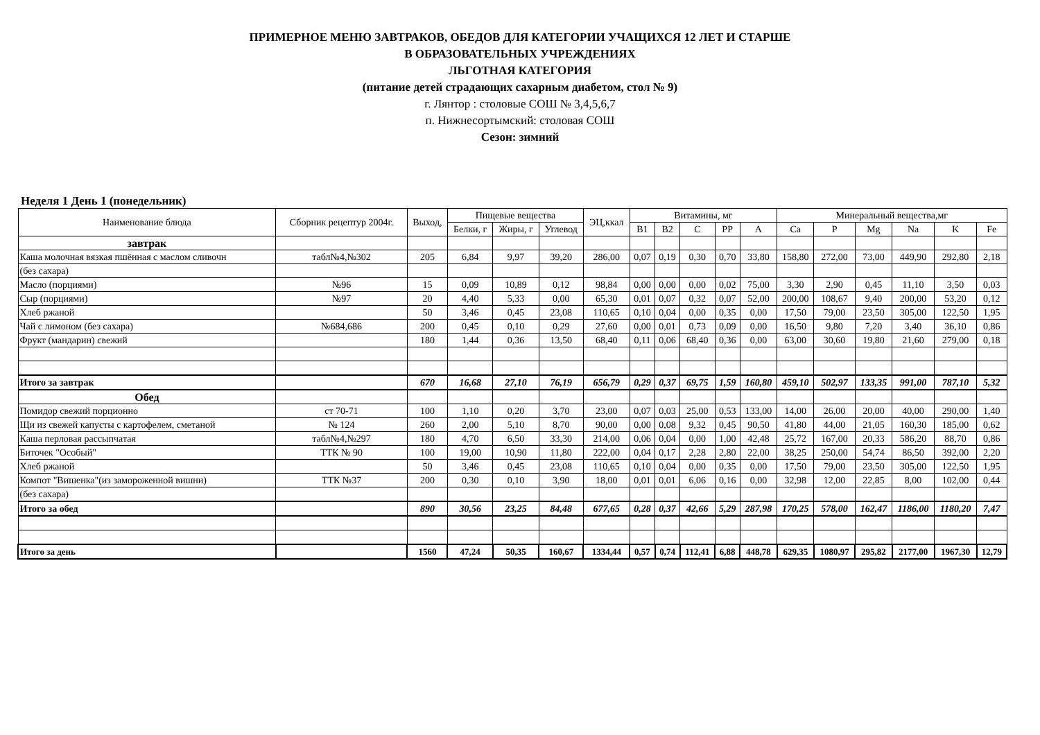ПРИМЕРНОЕ МЕНЮ ЗАВТРАКОВ, ОБЕДОВ ДЛЯ КАТЕГОРИИ УЧАЩИХСЯ 12 ЛЕТ И СТАРШЕ
В ОБРАЗОВАТЕЛЬНЫХ УЧРЕЖДЕНИЯХ
ЛЬГОТНАЯ КАТЕГОРИЯ
(питание детей страдающих сахарным диабетом, стол № 9)
г. Лянтор : столовые СОШ № 3,4,5,6,7
п. Нижнесортымский: столовая СОШ
Сезон: зимний
Неделя 1 День 1 (понедельник)
| Наименование блюда | Сборник рецептур 2004г. | Выход, | Пищевые вещества | | | ЭЦ,ккал | Витамины, мг | | | | | Минеральный вещества,мг | | | | | |
| --- | --- | --- | --- | --- | --- | --- | --- | --- | --- | --- | --- | --- | --- | --- | --- | --- | --- |
| | | | Белки, г | Жиры, г | Углевод | | B1 | B2 | C | PP | A | Ca | P | Mg | Na | K | Fe |
| завтрак | | | | | | | | | | | | | | | | | |
| Каша молочная вязкая пшённая с маслом сливочн | табл№4,№302 | 205 | 6,84 | 9,97 | 39,20 | 286,00 | 0,07 | 0,19 | 0,30 | 0,70 | 33,80 | 158,80 | 272,00 | 73,00 | 449,90 | 292,80 | 2,18 |
| (без сахара) | | | | | | | | | | | | | | | | | |
| Масло (порциями) | №96 | 15 | 0,09 | 10,89 | 0,12 | 98,84 | 0,00 | 0,00 | 0,00 | 0,02 | 75,00 | 3,30 | 2,90 | 0,45 | 11,10 | 3,50 | 0,03 |
| Сыр (порциями) | №97 | 20 | 4,40 | 5,33 | 0,00 | 65,30 | 0,01 | 0,07 | 0,32 | 0,07 | 52,00 | 200,00 | 108,67 | 9,40 | 200,00 | 53,20 | 0,12 |
| Хлеб ржаной | | 50 | 3,46 | 0,45 | 23,08 | 110,65 | 0,10 | 0,04 | 0,00 | 0,35 | 0,00 | 17,50 | 79,00 | 23,50 | 305,00 | 122,50 | 1,95 |
| Чай с лимоном (без сахара) | №684,686 | 200 | 0,45 | 0,10 | 0,29 | 27,60 | 0,00 | 0,01 | 0,73 | 0,09 | 0,00 | 16,50 | 9,80 | 7,20 | 3,40 | 36,10 | 0,86 |
| Фрукт (мандарин) свежий | | 180 | 1,44 | 0,36 | 13,50 | 68,40 | 0,11 | 0,06 | 68,40 | 0,36 | 0,00 | 63,00 | 30,60 | 19,80 | 21,60 | 279,00 | 0,18 |
| Итого за завтрак | | 670 | 16,68 | 27,10 | 76,19 | 656,79 | 0,29 | 0,37 | 69,75 | 1,59 | 160,80 | 459,10 | 502,97 | 133,35 | 991,00 | 787,10 | 5,32 |
| Обед | | | | | | | | | | | | | | | | | |
| Помидор свежий порционно | ст 70-71 | 100 | 1,10 | 0,20 | 3,70 | 23,00 | 0,07 | 0,03 | 25,00 | 0,53 | 133,00 | 14,00 | 26,00 | 20,00 | 40,00 | 290,00 | 1,40 |
| Щи из свежей капусты с картофелем, сметаной | № 124 | 260 | 2,00 | 5,10 | 8,70 | 90,00 | 0,00 | 0,08 | 9,32 | 0,45 | 90,50 | 41,80 | 44,00 | 21,05 | 160,30 | 185,00 | 0,62 |
| Каша перловая рассыпчатая | табл№4,№297 | 180 | 4,70 | 6,50 | 33,30 | 214,00 | 0,06 | 0,04 | 0,00 | 1,00 | 42,48 | 25,72 | 167,00 | 20,33 | 586,20 | 88,70 | 0,86 |
| Биточек "Особый" | ТТК № 90 | 100 | 19,00 | 10,90 | 11,80 | 222,00 | 0,04 | 0,17 | 2,28 | 2,80 | 22,00 | 38,25 | 250,00 | 54,74 | 86,50 | 392,00 | 2,20 |
| Хлеб ржаной | | 50 | 3,46 | 0,45 | 23,08 | 110,65 | 0,10 | 0,04 | 0,00 | 0,35 | 0,00 | 17,50 | 79,00 | 23,50 | 305,00 | 122,50 | 1,95 |
| Компот "Вишенка"(из замороженной вишни) | ТТК №37 | 200 | 0,30 | 0,10 | 3,90 | 18,00 | 0,01 | 0,01 | 6,06 | 0,16 | 0,00 | 32,98 | 12,00 | 22,85 | 8,00 | 102,00 | 0,44 |
| (без сахара) | | | | | | | | | | | | | | | | | |
| Итого за обед | | 890 | 30,56 | 23,25 | 84,48 | 677,65 | 0,28 | 0,37 | 42,66 | 5,29 | 287,98 | 170,25 | 578,00 | 162,47 | 1186,00 | 1180,20 | 7,47 |
| Итого за день | | 1560 | 47,24 | 50,35 | 160,67 | 1334,44 | 0,57 | 0,74 | 112,41 | 6,88 | 448,78 | 629,35 | 1080,97 | 295,82 | 2177,00 | 1967,30 | 12,79 |